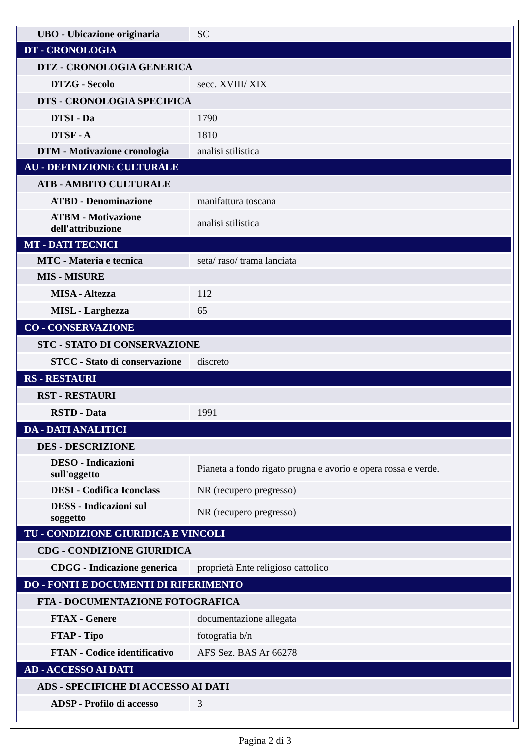| UBO - Ubicazione originaria | SC |
| DT - CRONOLOGIA | |
| DTZ - CRONOLOGIA GENERICA | |
| DTZG - Secolo | secc. XVIII/ XIX |
| DTS - CRONOLOGIA SPECIFICA | |
| DTSI - Da | 1790 |
| DTSF - A | 1810 |
| DTM - Motivazione cronologia | analisi stilistica |
| AU - DEFINIZIONE CULTURALE | |
| ATB - AMBITO CULTURALE | |
| ATBD - Denominazione | manifattura toscana |
| ATBM - Motivazione dell'attribuzione | analisi stilistica |
| MT - DATI TECNICI | |
| MTC - Materia e tecnica | seta/ raso/ trama lanciata |
| MIS - MISURE | |
| MISA - Altezza | 112 |
| MISL - Larghezza | 65 |
| CO - CONSERVAZIONE | |
| STC - STATO DI CONSERVAZIONE | |
| STCC - Stato di conservazione | discreto |
| RS - RESTAURI | |
| RST - RESTAURI | |
| RSTD - Data | 1991 |
| DA - DATI ANALITICI | |
| DES - DESCRIZIONE | |
| DESO - Indicazioni sull'oggetto | Pianeta a fondo rigato prugna e avorio e opera rossa e verde. |
| DESI - Codifica Iconclass | NR (recupero pregresso) |
| DESS - Indicazioni sul soggetto | NR (recupero pregresso) |
| TU - CONDIZIONE GIURIDICA E VINCOLI | |
| CDG - CONDIZIONE GIURIDICA | |
| CDGG - Indicazione generica | proprietà Ente religioso cattolico |
| DO - FONTI E DOCUMENTI DI RIFERIMENTO | |
| FTA - DOCUMENTAZIONE FOTOGRAFICA | |
| FTAX - Genere | documentazione allegata |
| FTAP - Tipo | fotografia b/n |
| FTAN - Codice identificativo | AFS Sez. BAS Ar 66278 |
| AD - ACCESSO AI DATI | |
| ADS - SPECIFICHE DI ACCESSO AI DATI | |
| ADSP - Profilo di accesso | 3 |
Pagina 2 di 3